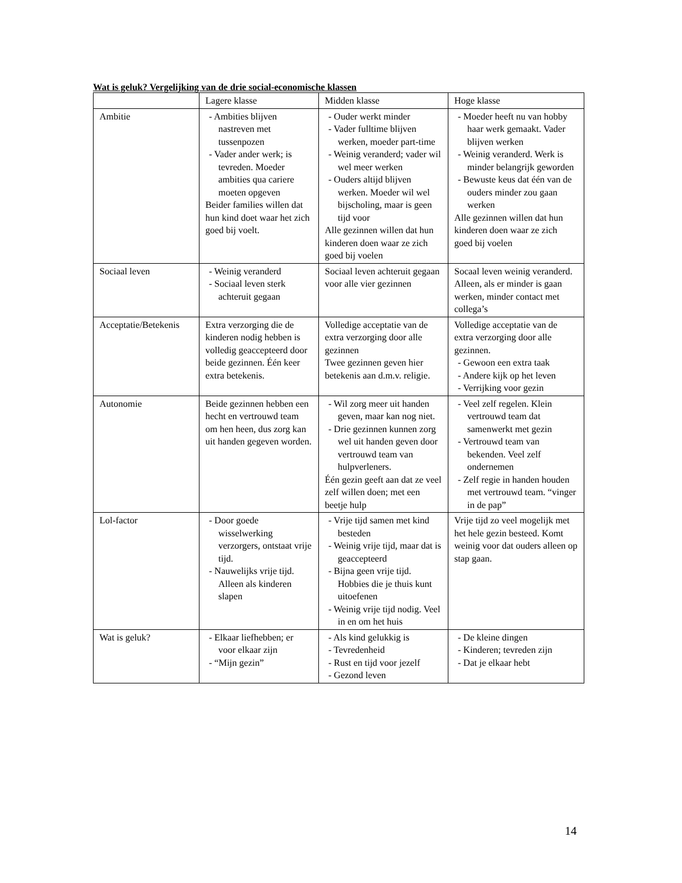Wat is geluk? Vergelijking van de drie social-economische klassen
| | Lagere klasse | Midden klasse | Hoge klasse |
| --- | --- | --- | --- |
| Ambitie | - Ambities blijven nastreven met tussenpozen - Vader ander werk; is tevreden. Moeder ambities qua cariere moeten opgeven Beider families willen dat hun kind doet waar het zich goed bij voelt. | - Ouder werkt minder - Vader fulltime blijven werken, moeder part-time - Weinig veranderd; vader wil wel meer werken - Ouders altijd blijven werken. Moeder wil wel bijscholing, maar is geen tijd voor Alle gezinnen willen dat hun kinderen doen waar ze zich goed bij voelen | - Moeder heeft nu van hobby haar werk gemaakt. Vader blijven werken - Weinig veranderd. Werk is minder belangrijk geworden - Bewuste keus dat één van de ouders minder zou gaan werken Alle gezinnen willen dat hun kinderen doen waar ze zich goed bij voelen |
| Sociaal leven | - Weinig veranderd - Sociaal leven sterk achteruit gegaan | Sociaal leven achteruit gegaan voor alle vier gezinnen | Socaal leven weinig veranderd. Alleen, als er minder is gaan werken, minder contact met collega’s |
| Acceptatie/Betekenis | Extra verzorging die de kinderen nodig hebben is volledig geaccepteerd door beide gezinnen. Één keer extra betekenis. | Volledige acceptatie van de extra verzorging door alle gezinnen Twee gezinnen geven hier betekenis aan d.m.v. religie. | Volledige acceptatie van de extra verzorging door alle gezinnen. - Gewoon een extra taak - Andere kijk op het leven - Verrijking voor gezin |
| Autonomie | Beide gezinnen hebben een hecht en vertrouwd team om hen heen, dus zorg kan uit handen gegeven worden. | - Wil zorg meer uit handen geven, maar kan nog niet. - Drie gezinnen kunnen zorg wel uit handen geven door vertrouwd team van hulpverleners. Één gezin geeft aan dat ze veel zelf willen doen; met een beetje hulp | - Veel zelf regelen. Klein vertrouwd team dat samenwerkt met gezin - Vertrouwd team van bekenden. Veel zelf ondernemen - Zelf regie in handen houden met vertrouwd team. “vinger in de pap” |
| Lol-factor | - Door goede wisselwerking verzorgers, ontstaat vrije tijd. - Nauwelijks vrije tijd. Alleen als kinderen slapen | - Vrije tijd samen met kind besteden - Weinig vrije tijd, maar dat is geaccepteerd - Bijna geen vrije tijd. Hobbies die je thuis kunt uitoefenen - Weinig vrije tijd nodig. Veel in en om het huis | Vrije tijd zo veel mogelijk met het hele gezin besteed. Komt weinig voor dat ouders alleen op stap gaan. |
| Wat is geluk? | - Elkaar liefhebben; er voor elkaar zijn - “Mijn gezin” | - Als kind gelukkig is - Tevredenheid - Rust en tijd voor jezelf - Gezond leven | - De kleine dingen - Kinderen; tevreden zijn - Dat je elkaar hebt |
14